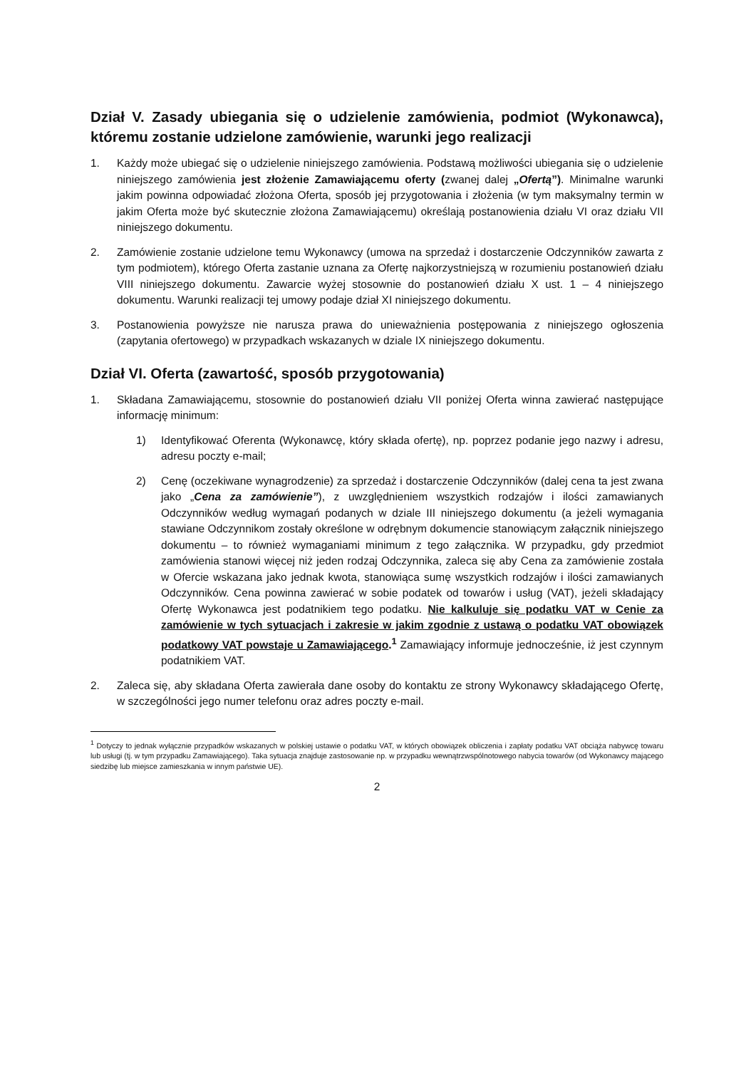Dział V. Zasady ubiegania się o udzielenie zamówienia, podmiot (Wykonawca), któremu zostanie udzielone zamówienie, warunki jego realizacji
1. Każdy może ubiegać się o udzielenie niniejszego zamówienia. Podstawą możliwości ubiegania się o udzielenie niniejszego zamówienia jest złożenie Zamawiającemu oferty (zwanej dalej „Ofertą”). Minimalne warunki jakim powinna odpowiadać złożona Oferta, sposób jej przygotowania i złożenia (w tym maksymalny termin w jakim Oferta może być skutecznie złożona Zamawiającemu) określają postanowienia działu VI oraz działu VII niniejszego dokumentu.
2. Zamówienie zostanie udzielone temu Wykonawcy (umowa na sprzedaż i dostarczenie Odczynników zawarta z tym podmiotem), którego Oferta zastanie uznana za Ofertę najkorzystniejszą w rozumieniu postanowień działu VIII niniejszego dokumentu. Zawarcie wyżej stosownie do postanowień działu X ust. 1 – 4 niniejszego dokumentu. Warunki realizacji tej umowy podaje dział XI niniejszego dokumentu.
3. Postanowienia powyższe nie narusza prawa do unieważnienia postępowania z niniejszego ogłoszenia (zapytania ofertowego) w przypadkach wskazanych w dziale IX niniejszego dokumentu.
Dział VI. Oferta (zawartość, sposób przygotowania)
1. Składana Zamawiającemu, stosownie do postanowień działu VII poniżej Oferta winna zawierać następujące informację minimum:
1) Identyfikować Oferenta (Wykonawcę, który składa ofertę), np. poprzez podanie jego nazwy i adresu, adresu poczty e-mail;
2) Cenę (oczekiwane wynagrodzenie) za sprzedaż i dostarczenie Odczynników (dalej cena ta jest zwana jako „Cena za zamówienie”), z uwzględnieniem wszystkich rodzajów i ilości zamawianych Odczynników według wymagań podanych w dziale III niniejszego dokumentu (a jeżeli wymagania stawiane Odczynnikom zostały określone w odrębnym dokumencie stanowiącym załącznik niniejszego dokumentu – to również wymaganiami minimum z tego załącznika. W przypadku, gdy przedmiot zamówienia stanowi więcej niż jeden rodzaj Odczynnika, zaleca się aby Cena za zamówienie została w Ofercie wskazana jako jednak kwota, stanowiąca sumę wszystkich rodzajów i ilości zamawianych Odczynników. Cena powinna zawierać w sobie podatek od towarów i usług (VAT), jeżeli składający Ofertę Wykonawca jest podatnikiem tego podatku. Nie kalkuluje się podatku VAT w Cenie za zamówienie w tych sytuacjach i zakresie w jakim zgodnie z ustawą o podatku VAT obowiązek podatkowy VAT powstaje u Zamawiającego.<sup>1</sup> Zamawiający informuje jednocześnie, iż jest czynnym podatnikiem VAT.
2. Zaleca się, aby składana Oferta zawierała dane osoby do kontaktu ze strony Wykonawcy składającego Ofertę, w szczególności jego numer telefonu oraz adres poczty e-mail.
<sup>1</sup> Dotyczy to jednak wyłącznie przypadków wskazanych w polskiej ustawie o podatku VAT, w których obowiązek obliczenia i zapłaty podatku VAT obciąża nabywcę towaru lub usługi (tj. w tym przypadku Zamawiającego). Taka sytuacja znajduje zastosowanie np. w przypadku wewnątrzwspólnotowego nabycia towarów (od Wykonawcy mającego siedzibę lub miejsce zamieszkania w innym państwie UE).
2